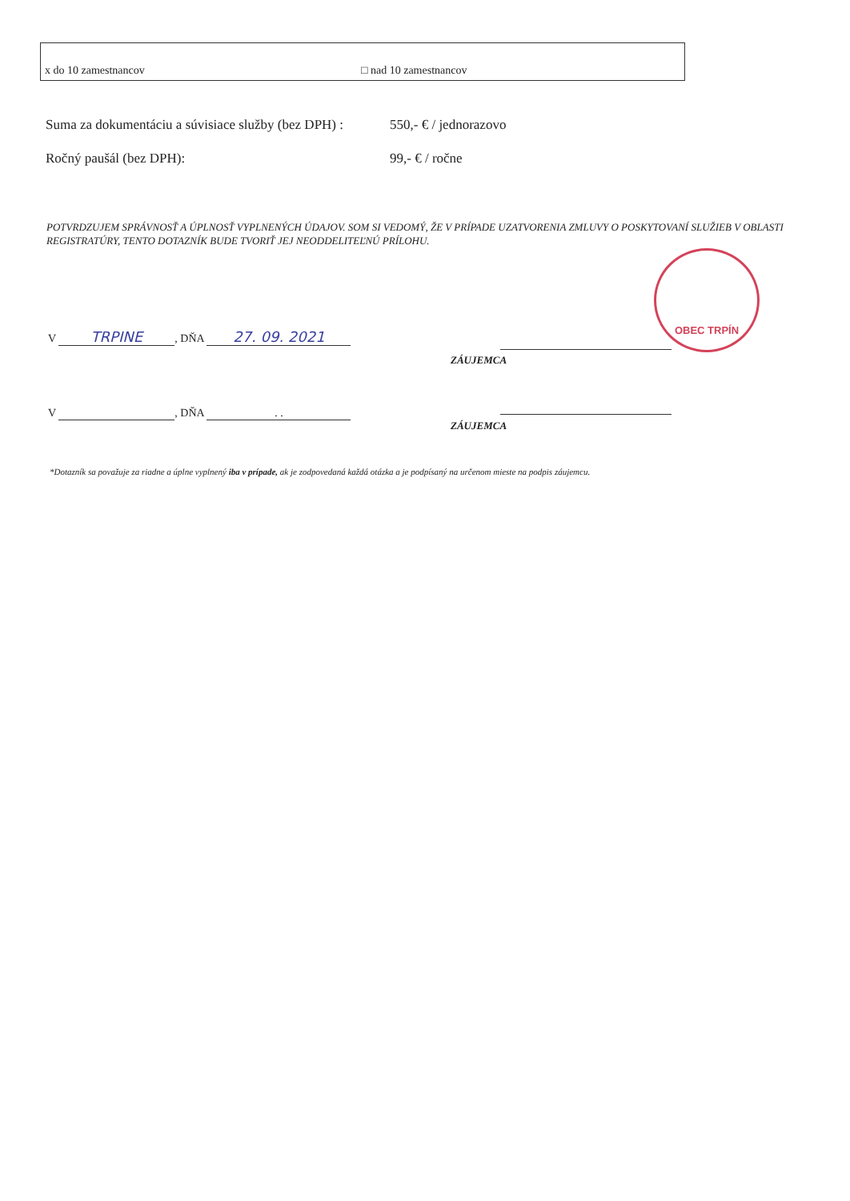x do 10 zamestnancov □ nad 10 zamestnancov
Suma za dokumentáciu a súvisiace služby (bez DPH) :
550,- € / jednorazovo
Ročný paušál (bez DPH): 99,- € / ročne
POTVRDZUJEM SPRÁVNOSŤ A ÚPLNOSŤ VYPLNENÝCH ÚDAJOV. SOM SI VEDOMÝ, ŽE V PRÍPADE UZATVORENIA ZMLUVY O POSKYTOVANÍ SLUŽIEB V OBLASTI REGISTRATÚRY, TENTO DOTAZNÍK BUDE TVORIŤ JEJ NEODDELITEĽNÚ PRÍLOHU.
OBEC TRPÍN
V TRPINE, DŇA 27. 09. 2021
ZÁUJEMCA
V , DŇA . .
ZÁUJEMCA
*Dotazník sa považuje za riadne a úplne vyplnený iba v prípade, ak je zodpovedaná každá otázka a je podpísaný na určenom mieste na podpis záujemcu.